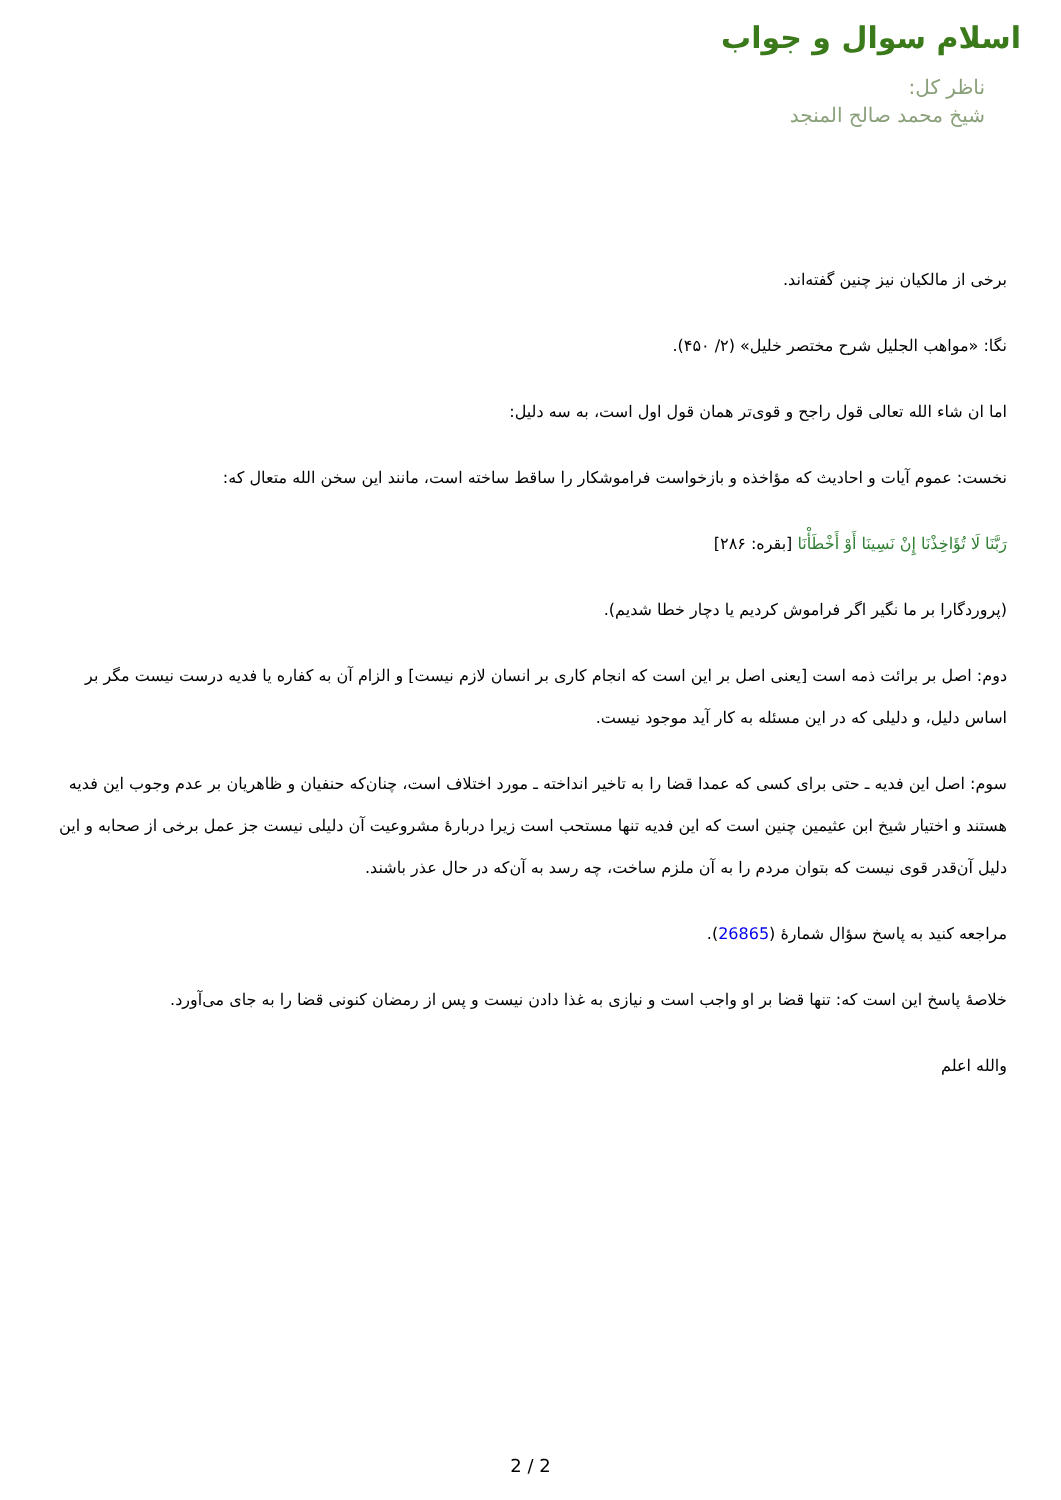اسلام سوال و جواب
ناظر کل:
شیخ محمد صالح المنجد
برخی از مالکیان نیز چنین گفته‌اند.
نگا: «مواهب الجلیل شرح مختصر خلیل» (۲/ ۴۵۰).
اما ان شاء الله تعالی قول راجح و قوی‌تر همان قول اول است، به سه دلیل:
نخست: عموم آیات و احادیث که مؤاخذه و بازخواست فراموشکار را ساقط ساخته است، مانند این سخن الله متعال که:
رَبَّنَا لَا تُؤَاخِذْنَا إِنْ نَسِينَا أَوْ أَخْطَأْنَا [بقره: ۲۸۶]
(پروردگارا بر ما نگیر اگر فراموش کردیم یا دچار خطا شدیم).
دوم: اصل بر برائت ذمه است [یعنی اصل بر این است که انجام کاری بر انسان لازم نیست] و الزام آن به کفاره یا فدیه درست نیست مگر بر اساس دلیل، و دلیلی که در این مسئله به کار آید موجود نیست.
سوم: اصل این فدیه ـ حتی برای کسی که عمدا قضا را به تاخیر انداخته ـ مورد اختلاف است، چنان‌که حنفیان و ظاهریان بر عدم وجوب این فدیه هستند و اختیار شیخ ابن عثیمین چنین است که این فدیه تنها مستحب است زیرا دربارۀ مشروعیت آن دلیلی نیست جز عمل برخی از صحابه و این دلیل آن‌قدر قوی نیست که بتوان مردم را به آن ملزم ساخت، چه رسد به آن‌که در حال عذر باشند.
مراجعه کنید به پاسخ سؤال شمارۀ (26865).
خلاصۀ پاسخ این است که: تنها قضا بر او واجب است و نیازی به غذا دادن نیست و پس از رمضان کنونی قضا را به جای می‌آورد.
والله اعلم
2 / 2